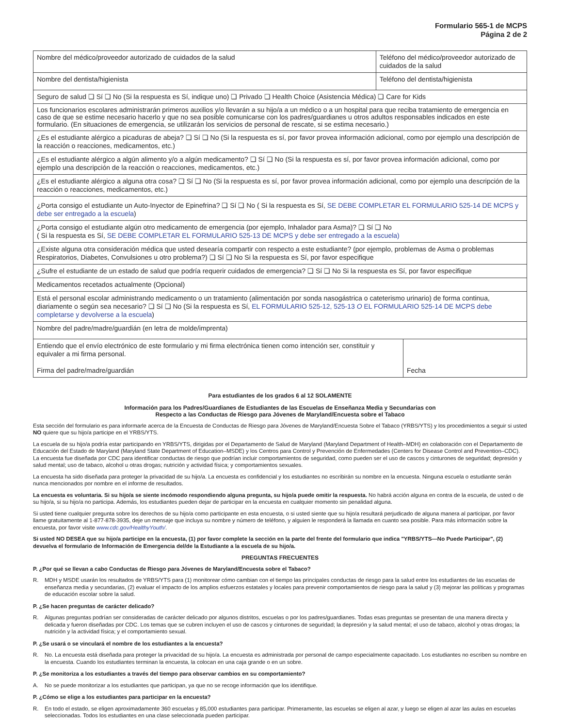Formulario 565-1 de MCPS
Página 2 de 2
| Nombre del médico/proveedor autorizado de cuidados de la salud | Teléfono del médico/proveedor autorizado de cuidados de la salud | |
| Nombre del dentista/higienista | Teléfono del dentista/higienista | |
| Seguro de salud ❏ Sí ❏ No (Si la respuesta es Sí, indique uno) ❏ Privado ❏ Health Choice (Asistencia Médica) ❏ Care for Kids | | |
| Los funcionarios escolares administrarán primeros auxilios y/o llevarán a su hijo/a a un médico o a un hospital para que reciba tratamiento de emergencia en caso de que se estime necesario hacerlo y que no sea posible comunicarse con los padres/guardianes u otros adultos responsables indicados en este formulario. (En situaciones de emergencia, se utilizarán los servicios de personal de rescate, si se estima necesario.) | | |
| ¿Es el estudiante alérgico a picaduras de abeja? ❏ Sí ❏ No (Si la respuesta es sí, por favor provea información adicional, como por ejemplo una descripción de la reacción o reacciones, medicamentos, etc.) | | |
| ¿Es el estudiante alérgico a algún alimento y/o a algún medicamento? ❏ Sí ❏ No (Si la respuesta es sí, por favor provea información adicional, como por ejemplo una descripción de la reacción o reacciones, medicamentos, etc.) | | |
| ¿Es el estudiante alérgico a alguna otra cosa? ❏ Sí ❏ No (Si la respuesta es sí, por favor provea información adicional, como por ejemplo una descripción de la reacción o reacciones, medicamentos, etc.) | | |
| ¿Porta consigo el estudiante un Auto-Inyector de Epinefrina? ❏ Sí ❏ No ( Si la respuesta es Sí, SE DEBE COMPLETAR EL FORMULARIO 525-14 DE MCPS y debe ser entregado a la escuela ) | | |
| ¿Porta consigo el estudiante algún otro medicamento de emergencia (por ejemplo, Inhalador para Asma)? ❏ Sí ❏ No ( Si la respuesta es Sí, SE DEBE COMPLETAR EL FORMULARIO 525-13 DE MCPS y debe ser entregado a la escuela) | | |
| ¿Existe alguna otra consideración médica que usted desearía compartir con respecto a este estudiante? (por ejemplo, problemas de Asma o problemas Respiratorios, Diabetes, Convulsiones u otro problema?) ❏ Sí ❏ No Si la respuesta es Sí, por favor especifique | | |
| ¿Sufre el estudiante de un estado de salud que podría requerir cuidados de emergencia? ❏ Sí ❏ No Si la respuesta es Sí, por favor especifique | | |
| Medicamentos recetados actualmente (Opcional) | | |
| Está el personal escolar administrando medicamento o un tratamiento (alimentación por sonda nasogástrica o cateterismo urinario) de forma continua, diariamente o según sea necesario? ❏ Sí ❏ No (Si la respuesta es Sí, EL FORMULARIO 525-12, 525-13 O EL FORMULARIO 525-14 DE MCPS debe completarse y devolverse a la escuela ) | | |
| Nombre del padre/madre/guardián (en letra de molde/imprenta) | | |
| Entiendo que el envío electrónico de este formulario y mi firma electrónica tienen como intención ser, constituir y equivaler a mi firma personal. Firma del padre/madre/guardián | | Fecha |
Para estudiantes de los grados 6 al 12 SOLAMENTE
Información para los Padres/Guardianes de Estudiantes de las Escuelas de Enseñanza Media y Secundarias con
Respecto a las Conductas de Riesgo para Jóvenes de Maryland/Encuesta sobre el Tabaco
Esta sección del formulario es para informarle acerca de la Encuesta de Conductas de Riesgo para Jóvenes de Maryland/Encuesta Sobre el Tabaco (YRBS/YTS) y los procedimientos a seguir si usted NO quiere que su hijo/a participe en el YRBS/YTS.
La escuela de su hijo/a podría estar participando en YRBS/YTS, dirigidas por el Departamento de Salud de Maryland (Maryland Department of Health–MDH) en colaboración con el Departamento de Educación del Estado de Maryland (Maryland State Department of Education–MSDE) y los Centros para Control y Prevención de Enfermedades (Centers for Disease Control and Prevention–CDC). La encuesta fue diseñada por CDC para identificar conductas de riesgo que podrían incluir comportamientos de seguridad, como pueden ser el uso de cascos y cinturones de seguridad; depresión y salud mental; uso de tabaco, alcohol u otras drogas; nutrición y actividad física; y comportamientos sexuales.
La encuesta ha sido diseñada para proteger la privacidad de su hijo/a. La encuesta es confidencial y los estudiantes no escribirán su nombre en la encuesta. Ninguna escuela o estudiante serán nunca mencionados por nombre en el informe de resultados.
La encuesta es voluntaria. Si su hijo/a se siente incómodo respondiendo alguna pregunta, su hijo/a puede omitir la respuesta. No habrá acción alguna en contra de la escuela, de usted o de su hijo/a, si su hijo/a no participa. Además, los estudiantes pueden dejar de participar en la encuesta en cualquier momento sin penalidad alguna.
Si usted tiene cualquier pregunta sobre los derechos de su hijo/a como participante en esta encuesta, o si usted siente que su hijo/a resultará perjudicado de alguna manera al participar, por favor llame gratuitamente al 1-877-878-3935, deje un mensaje que incluya su nombre y número de teléfono, y alguien le responderá la llamada en cuanto sea posible. Para más información sobre la encuesta, por favor visite www.cdc.gov/HealthyYouth/.
Si usted NO DESEA que su hijo/a participe en la encuesta, (1) por favor complete la sección en la parte del frente del formulario que indica "YRBS/YTS—No Puede Participar", (2) devuelva el formulario de Información de Emergencia del/de la Estudiante a la escuela de su hijo/a.
PREGUNTAS FRECUENTES
P. ¿Por qué se llevan a cabo Conductas de Riesgo para Jóvenes de Maryland/Encuesta sobre el Tabaco?
R. MDH y MSDE usarán los resultados de YRBS/YTS para (1) monitorear cómo cambian con el tiempo las principales conductas de riesgo para la salud entre los estudiantes de las escuelas de enseñanza media y secundarias, (2) evaluar el impacto de los amplios esfuerzos estatales y locales para prevenir comportamientos de riesgo para la salud y (3) mejorar las políticas y programas de educación escolar sobre la salud.
P. ¿Se hacen preguntas de carácter delicado?
R. Algunas preguntas podrían ser consideradas de carácter delicado por algunos distritos, escuelas o por los padres/guardianes. Todas esas preguntas se presentan de una manera directa y delicada y fueron diseñadas por CDC. Los temas que se cubren incluyen el uso de cascos y cinturones de seguridad; la depresión y la salud mental; el uso de tabaco, alcohol y otras drogas; la nutrición y la actividad física; y el comportamiento sexual.
P. ¿Se usará o se vinculará el nombre de los estudiantes a la encuesta?
R. No. La encuesta está diseñada para proteger la privacidad de su hijo/a. La encuesta es administrada por personal de campo especialmente capacitado. Los estudiantes no escriben su nombre en la encuesta. Cuando los estudiantes terminan la encuesta, la colocan en una caja grande o en un sobre.
P. ¿Se monitoriza a los estudiantes a través del tiempo para observar cambios en su comportamiento?
A. No se puede monitorizar a los estudiantes que participan, ya que no se recoge información que los identifique.
P. ¿Cómo se elige a los estudiantes para participar en la encuesta?
R. En todo el estado, se eligen aproximadamente 360 escuelas y 85,000 estudiantes para participar. Primeramente, las escuelas se eligen al azar, y luego se eligen al azar las aulas en escuelas seleccionadas. Todos los estudiantes en una clase seleccionada pueden participar.